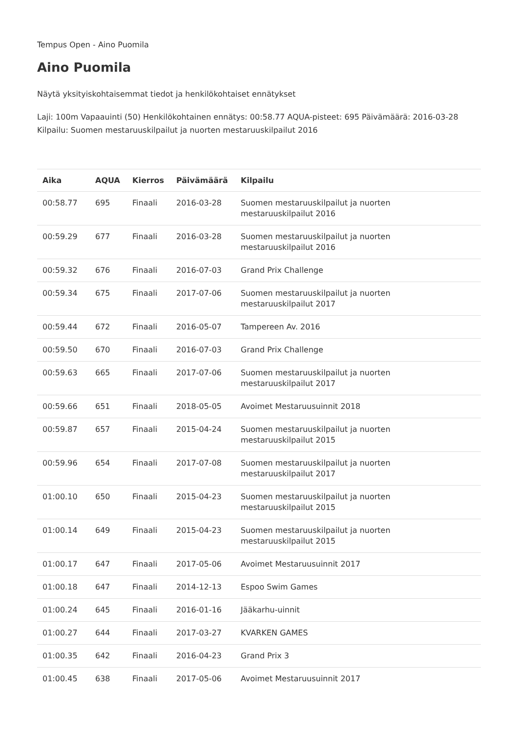Tempus Open - Aino Puomila
Aino Puomila
Näytä yksityiskohtaisemmat tiedot ja henkilökohtaiset ennätykset
Laji: 100m Vapaauinti (50) Henkilökohtainen ennätys: 00:58.77 AQUA-pisteet: 695 Päivämäärä: 2016-03-28 Kilpailu: Suomen mestaruuskilpailut ja nuorten mestaruuskilpailut 2016
| Aika | AQUA | Kierros | Päivämäärä | Kilpailu |
| --- | --- | --- | --- | --- |
| 00:58.77 | 695 | Finaali | 2016-03-28 | Suomen mestaruuskilpailut ja nuorten mestaruuskilpailut 2016 |
| 00:59.29 | 677 | Finaali | 2016-03-28 | Suomen mestaruuskilpailut ja nuorten mestaruuskilpailut 2016 |
| 00:59.32 | 676 | Finaali | 2016-07-03 | Grand Prix Challenge |
| 00:59.34 | 675 | Finaali | 2017-07-06 | Suomen mestaruuskilpailut ja nuorten mestaruuskilpailut 2017 |
| 00:59.44 | 672 | Finaali | 2016-05-07 | Tampereen Av. 2016 |
| 00:59.50 | 670 | Finaali | 2016-07-03 | Grand Prix Challenge |
| 00:59.63 | 665 | Finaali | 2017-07-06 | Suomen mestaruuskilpailut ja nuorten mestaruuskilpailut 2017 |
| 00:59.66 | 651 | Finaali | 2018-05-05 | Avoimet Mestaruusuinnit 2018 |
| 00:59.87 | 657 | Finaali | 2015-04-24 | Suomen mestaruuskilpailut ja nuorten mestaruuskilpailut 2015 |
| 00:59.96 | 654 | Finaali | 2017-07-08 | Suomen mestaruuskilpailut ja nuorten mestaruuskilpailut 2017 |
| 01:00.10 | 650 | Finaali | 2015-04-23 | Suomen mestaruuskilpailut ja nuorten mestaruuskilpailut 2015 |
| 01:00.14 | 649 | Finaali | 2015-04-23 | Suomen mestaruuskilpailut ja nuorten mestaruuskilpailut 2015 |
| 01:00.17 | 647 | Finaali | 2017-05-06 | Avoimet Mestaruusuinnit 2017 |
| 01:00.18 | 647 | Finaali | 2014-12-13 | Espoo Swim Games |
| 01:00.24 | 645 | Finaali | 2016-01-16 | Jääkarhu-uinnit |
| 01:00.27 | 644 | Finaali | 2017-03-27 | KVARKEN GAMES |
| 01:00.35 | 642 | Finaali | 2016-04-23 | Grand Prix 3 |
| 01:00.45 | 638 | Finaali | 2017-05-06 | Avoimet Mestaruusuinnit 2017 |